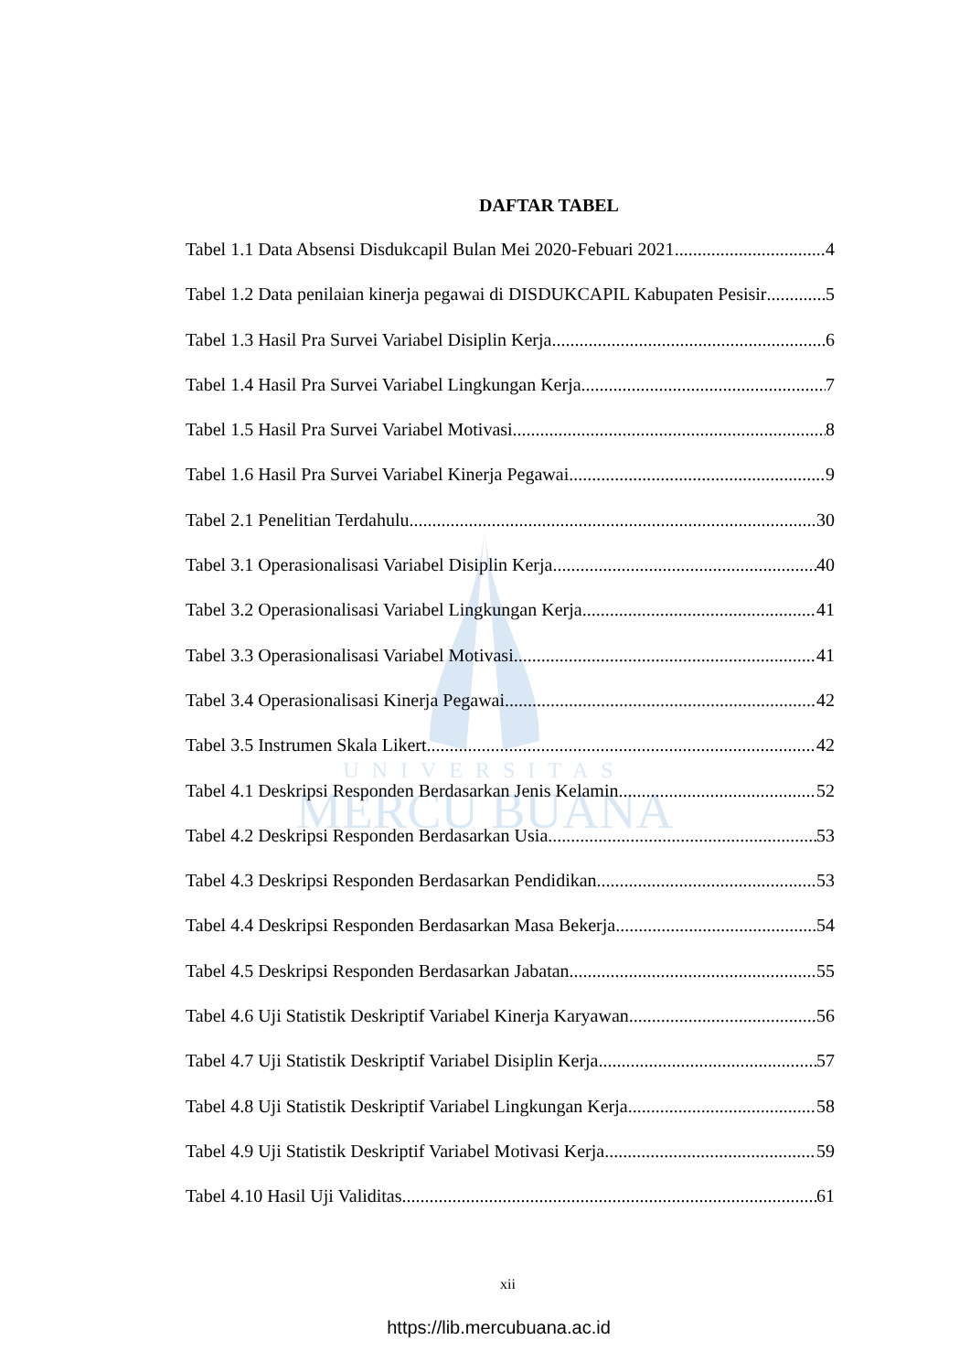UNIVERSITAS
MERCU BUANA
DAFTAR TABEL
Tabel 1.1 Data Absensi Disdukcapil Bulan Mei 2020-Febuari 2021 4
Tabel 1.2 Data penilaian kinerja pegawai di DISDUKCAPIL Kabupaten Pesisir 5
Tabel 1.3 Hasil Pra Survei Variabel Disiplin Kerja 6
Tabel 1.4 Hasil Pra Survei Variabel Lingkungan Kerja 7
Tabel 1.5 Hasil Pra Survei Variabel Motivasi 8
Tabel 1.6 Hasil Pra Survei Variabel Kinerja Pegawai 9
Tabel 2.1 Penelitian Terdahulu 30
Tabel 3.1 Operasionalisasi Variabel Disiplin Kerja 40
Tabel 3.2 Operasionalisasi Variabel Lingkungan Kerja 41
Tabel 3.3 Operasionalisasi Variabel Motivasi 41
Tabel 3.4 Operasionalisasi Kinerja Pegawai 42
Tabel 3.5 Instrumen Skala Likert 42
Tabel 4.1 Deskripsi Responden Berdasarkan Jenis Kelamin 52
Tabel 4.2 Deskripsi Responden Berdasarkan Usia 53
Tabel 4.3 Deskripsi Responden Berdasarkan Pendidikan 53
Tabel 4.4 Deskripsi Responden Berdasarkan Masa Bekerja 54
Tabel 4.5 Deskripsi Responden Berdasarkan Jabatan 55
Tabel 4.6 Uji Statistik Deskriptif Variabel Kinerja Karyawan 56
Tabel 4.7 Uji Statistik Deskriptif Variabel Disiplin Kerja 57
Tabel 4.8 Uji Statistik Deskriptif Variabel Lingkungan Kerja 58
Tabel 4.9 Uji Statistik Deskriptif Variabel Motivasi Kerja 59
Tabel 4.10 Hasil Uji Validitas 61
xii
https://lib.mercubuana.ac.id